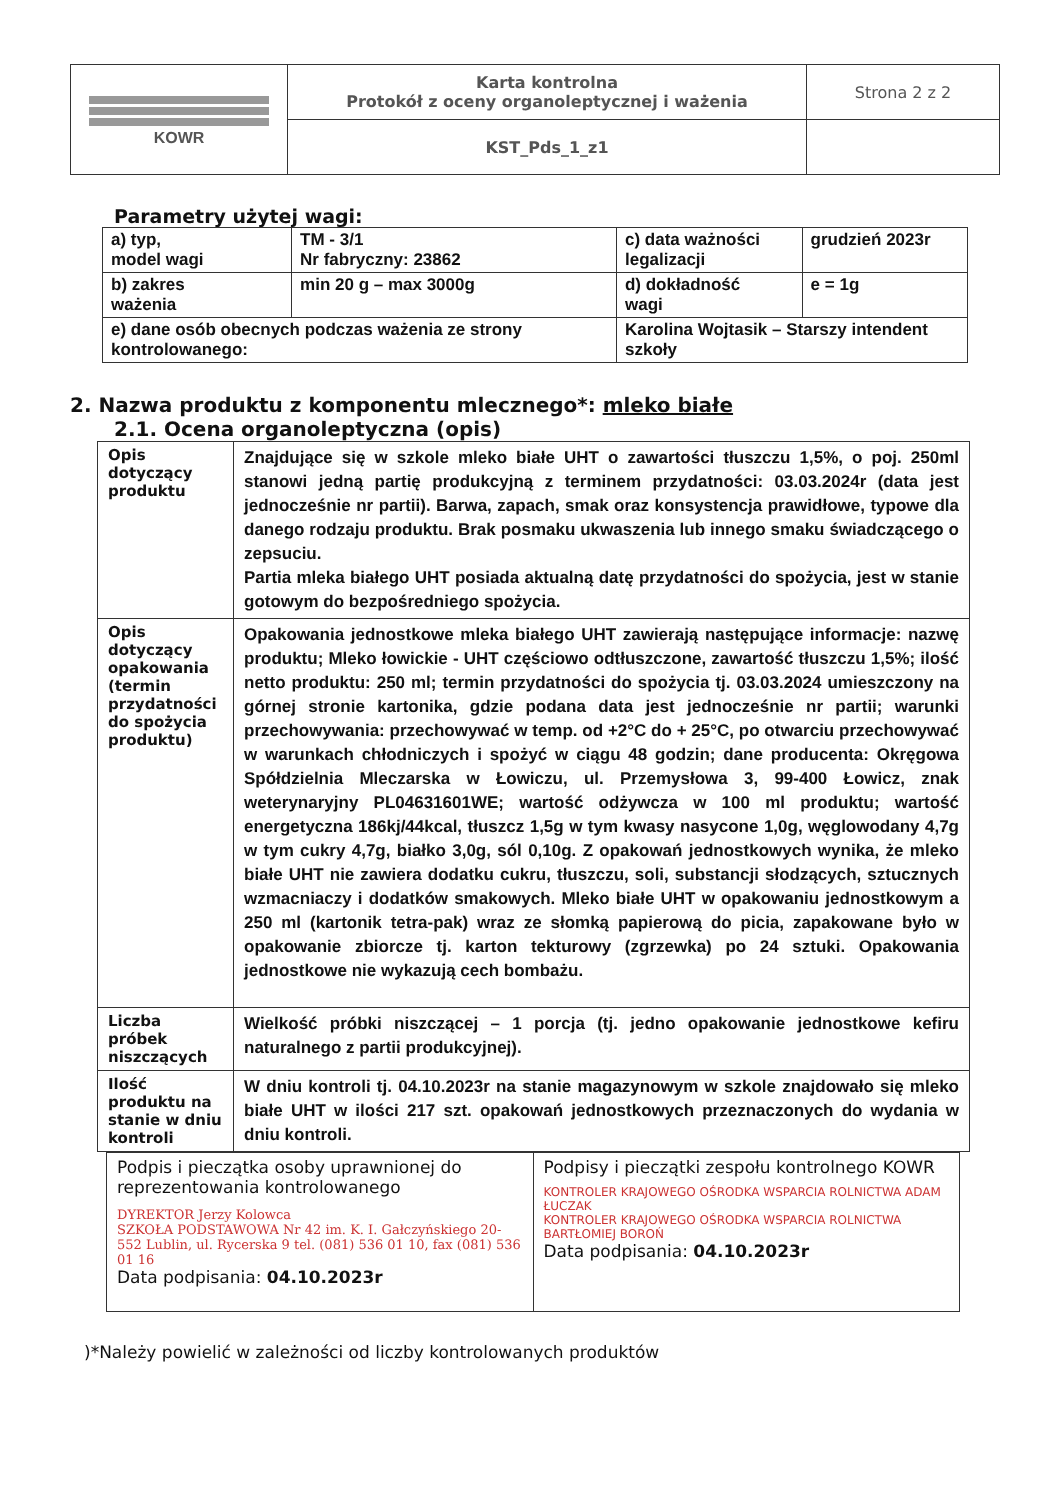| KOWR | Karta kontrolna Protokół z oceny organoleptycznej i ważenia | Strona 2 z 2 |
| | KST_Pds_1_z1 | |
Parametry użytej wagi:
| a) typ, model wagi | TM - 3/1 Nr fabryczny: 23862 | c) data ważności legalizacji | grudzień 2023r |
| b) zakres ważenia | min 20 g – max 3000g | d) dokładność wagi | e = 1g |
| e) dane osób obecnych podczas ważenia ze strony kontrolowanego: | | Karolina Wojtasik – Starszy intendent szkoły | |
2. Nazwa produktu z komponentu mlecznego*: mleko białe
2.1. Ocena organoleptyczna (opis)
| Opis dotyczący produktu | Znajdujące się w szkole mleko białe UHT o zawartości tłuszczu 1,5%, o poj. 250ml stanowi jedną partię produkcyjną z terminem przydatności: 03.03.2024r (data jest jednocześnie nr partii). Barwa, zapach, smak oraz konsystencja prawidłowe, typowe dla danego rodzaju produktu. Brak posmaku ukwaszenia lub innego smaku świadczącego o zepsuciu. Partia mleka białego UHT posiada aktualną datę przydatności do spożycia, jest w stanie gotowym do bezpośredniego spożycia. |
| Opis dotyczący opakowania (termin przydatności do spożycia produktu) | Opakowania jednostkowe mleka białego UHT zawierają następujące informacje: nazwę produktu; Mleko łowickie - UHT częściowo odtłuszczone, zawartość tłuszczu 1,5%; ilość netto produktu: 250 ml; termin przydatności do spożycia tj. 03.03.2024 umieszczony na górnej stronie kartonika, gdzie podana data jest jednocześnie nr partii; warunki przechowywania: przechowywać w temp. od +2°C do + 25°C, po otwarciu przechowywać w warunkach chłodniczych i spożyć w ciągu 48 godzin; dane producenta: Okręgowa Spółdzielnia Mleczarska w Łowiczu, ul. Przemysłowa 3, 99-400 Łowicz, znak weterynaryjny PL04631601WE; wartość odżywcza w 100 ml produktu; wartość energetyczna 186kj/44kcal, tłuszcz 1,5g w tym kwasy nasycone 1,0g, węglowodany 4,7g w tym cukry 4,7g, białko 3,0g, sól 0,10g. Z opakowań jednostkowych wynika, że mleko białe UHT nie zawiera dodatku cukru, tłuszczu, soli, substancji słodzących, sztucznych wzmacniaczy i dodatków smakowych. Mleko białe UHT w opakowaniu jednostkowym a 250 ml (kartonik tetra-pak) wraz ze słomką papierową do picia, zapakowane było w opakowanie zbiorcze tj. karton tekturowy (zgrzewka) po 24 sztuki. Opakowania jednostkowe nie wykazują cech bombażu. |
| Liczba próbek niszczących | Wielkość próbki niszczącej – 1 porcja (tj. jedno opakowanie jednostkowe kefiru naturalnego z partii produkcyjnej). |
| Ilość produktu na stanie w dniu kontroli | W dniu kontroli tj. 04.10.2023r na stanie magazynowym w szkole znajdowało się mleko białe UHT w ilości 217 szt. opakowań jednostkowych przeznaczonych do wydania w dniu kontroli. |
| Podpis i pieczątka osoby uprawnionej do reprezentowania kontrolowanego DYREKTOR Jerzy Kolowca SZKOŁA PODSTAWOWA Nr 42 im. K. I. Gałczyńskiego 20-552 Lublin, ul. Rycerska 9 tel. (081) 536 01 10, fax (081) 536 01 16 Data podpisania: 04.10.2023r | Podpisy i pieczątki zespołu kontrolnego KOWR KONTROLER KRAJOWEGO OŚRODKA WSPARCIA ROLNICTWA ADAM ŁUCZAK KONTROLER KRAJOWEGO OŚRODKA WSPARCIA ROLNICTWA BARTŁOMIEJ BOROŃ Data podpisania: 04.10.2023r |
)*Należy powielić w zależności od liczby kontrolowanych produktów